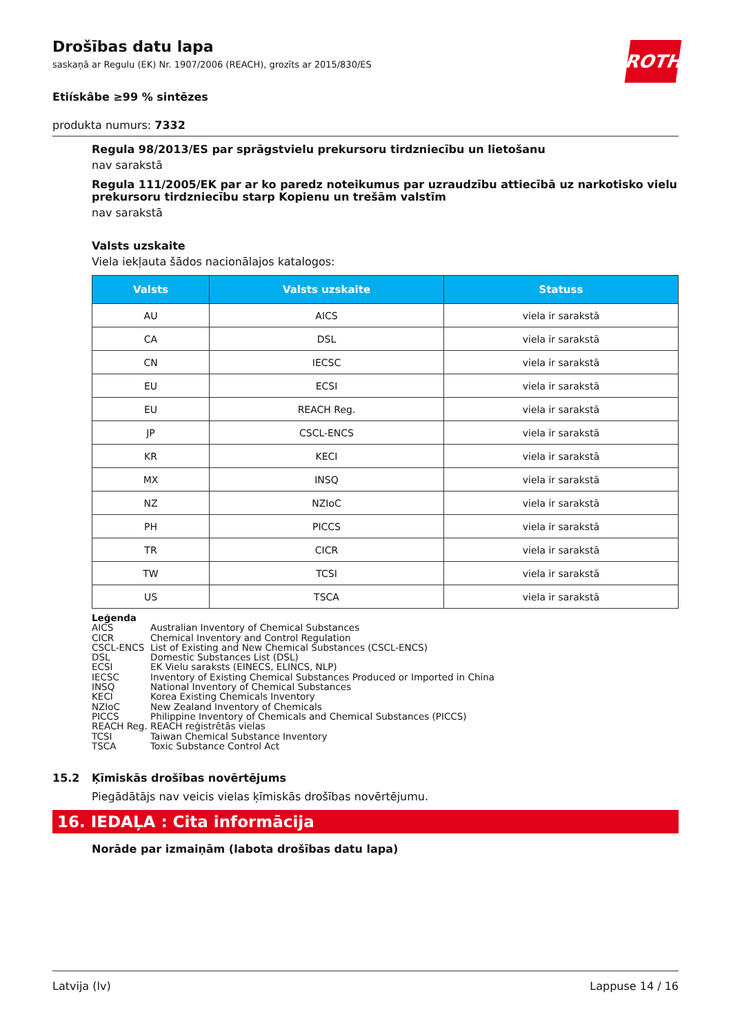ROTH
Drošības datu lapa
saskaņā ar Regulu (EK) Nr. 1907/2006 (REACH), grozīts ar 2015/830/ES
Etiískâbe ≥99 % sintēzes
produkta numurs: 7332
Regula 98/2013/ES par sprāgstvielu prekursoru tirdzniecību un lietošanu
nav sarakstā
Regula 111/2005/EK par ar ko paredz noteikumus par uzraudzību attiecībā uz narkotisko vielu prekursoru tirdzniecību starp Kopienu un trešām valstīm
nav sarakstā
Valsts uzskaite
Viela iekļauta šādos nacionālajos katalogos:
| Valsts | Valsts uzskaite | Statuss |
| --- | --- | --- |
| AU | AICS | viela ir sarakstā |
| CA | DSL | viela ir sarakstā |
| CN | IECSC | viela ir sarakstā |
| EU | ECSI | viela ir sarakstā |
| EU | REACH Reg. | viela ir sarakstā |
| JP | CSCL-ENCS | viela ir sarakstā |
| KR | KECI | viela ir sarakstā |
| MX | INSQ | viela ir sarakstā |
| NZ | NZIoC | viela ir sarakstā |
| PH | PICCS | viela ir sarakstā |
| TR | CICR | viela ir sarakstā |
| TW | TCSI | viela ir sarakstā |
| US | TSCA | viela ir sarakstā |
Leģenda
AICS Australian Inventory of Chemical Substances
CICR Chemical Inventory and Control Regulation
CSCL-ENCS List of Existing and New Chemical Substances (CSCL-ENCS)
DSL Domestic Substances List (DSL)
ECSI EK Vielu saraksts (EINECS, ELINCS, NLP)
IECSC Inventory of Existing Chemical Substances Produced or Imported in China
INSQ National Inventory of Chemical Substances
KECI Korea Existing Chemicals Inventory
NZIoC New Zealand Inventory of Chemicals
PICCS Philippine Inventory of Chemicals and Chemical Substances (PICCS)
REACH Reg. REACH reģistrētās vielas
TCSI Taiwan Chemical Substance Inventory
TSCA Toxic Substance Control Act
15.2 Ķīmiskās drošības novērtējums
Piegādātājs nav veicis vielas ķīmiskās drošības novērtējumu.
16. IEDAĻA : Cita informācija
Norāde par izmaiņām (labota drošības datu lapa)
Latvija (lv) Lappuse 14 / 16